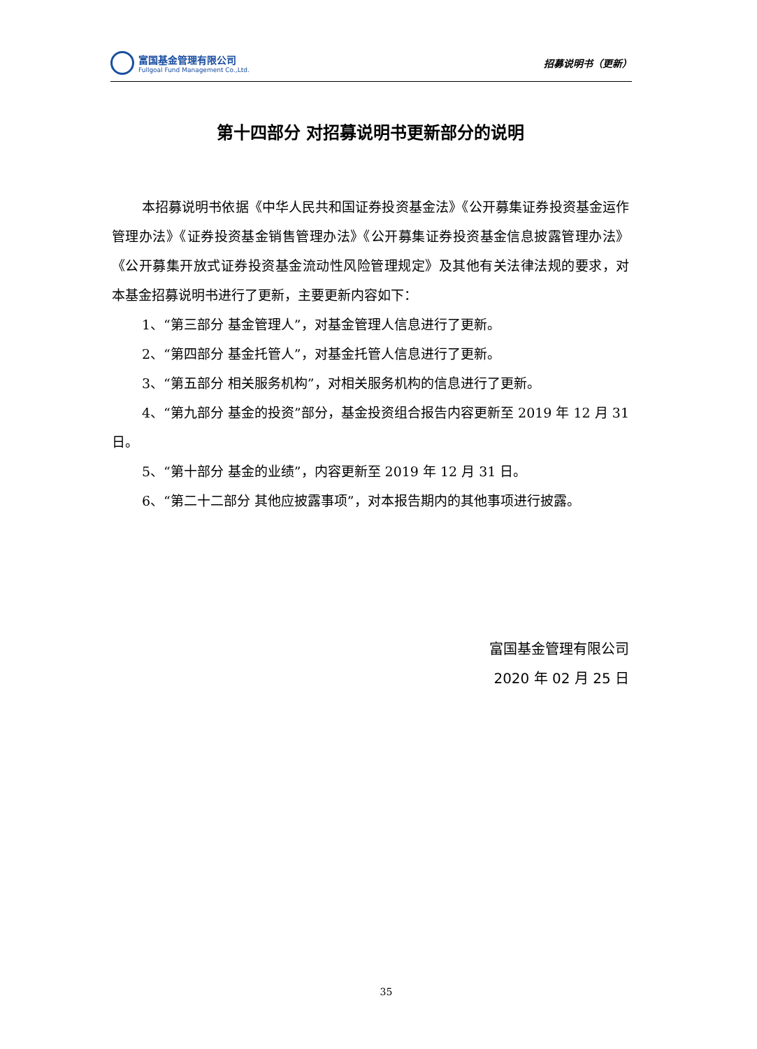富国基金管理有限公司
Fullgoal Fund Management Co.,Ltd.
招募说明书（更新）
第十四部分 对招募说明书更新部分的说明
本招募说明书依据《中华人民共和国证券投资基金法》《公开募集证券投资基金运作管理办法》《证券投资基金销售管理办法》《公开募集证券投资基金信息披露管理办法》《公开募集开放式证券投资基金流动性风险管理规定》及其他有关法律法规的要求，对本基金招募说明书进行了更新，主要更新内容如下：
1、“第三部分 基金管理人”，对基金管理人信息进行了更新。
2、“第四部分 基金托管人”，对基金托管人信息进行了更新。
3、“第五部分 相关服务机构”，对相关服务机构的信息进行了更新。
4、“第九部分 基金的投资”部分，基金投资组合报告内容更新至 2019 年 12 月 31 日。
5、“第十部分 基金的业绩”，内容更新至 2019 年 12 月 31 日。
6、“第二十二部分 其他应披露事项”，对本报告期内的其他事项进行披露。
富国基金管理有限公司
2020 年 02 月 25 日
35